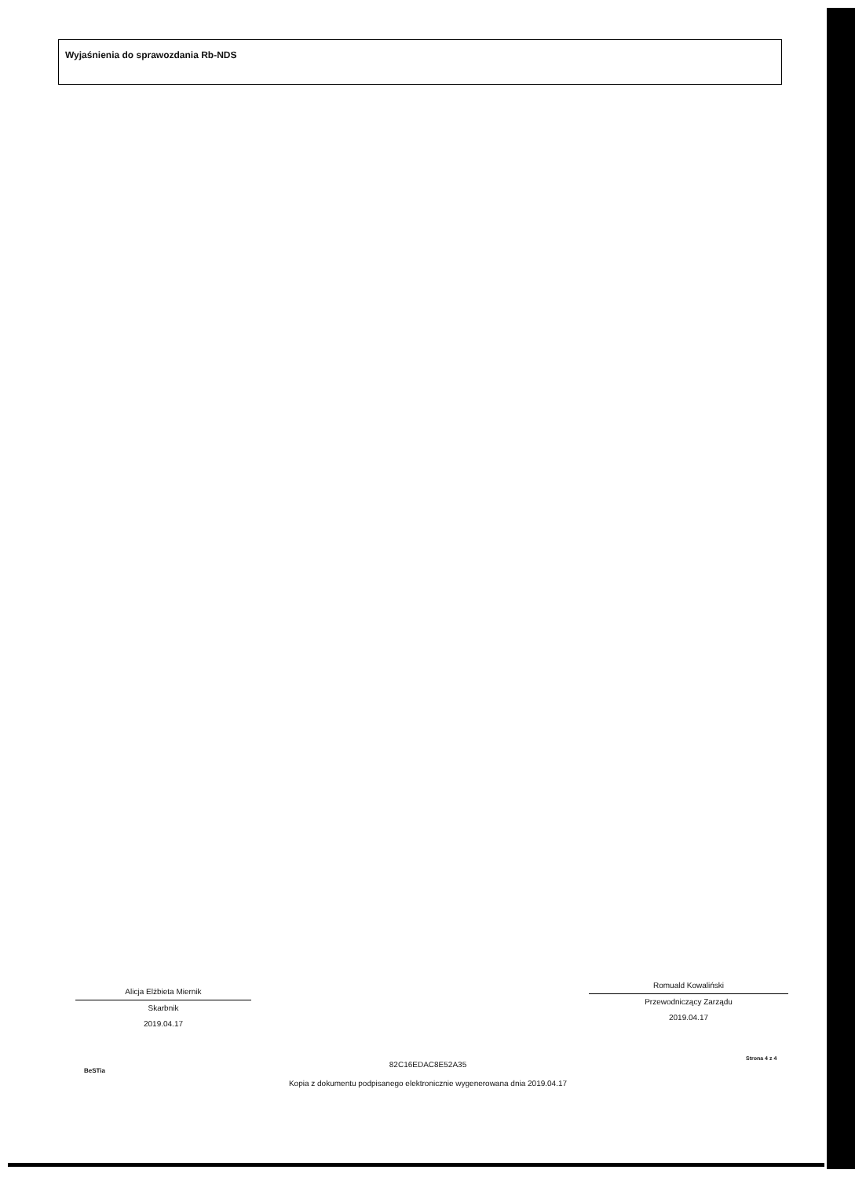Wyjaśnienia do sprawozdania Rb-NDS
Alicja Elżbieta Miernik
Skarbnik
2019.04.17
Romuald Kowaliński
Przewodniczący Zarządu
2019.04.17
BeSTia
82C16EDAC8E52A35
Kopia z dokumentu podpisanego elektronicznie wygenerowana dnia 2019.04.17
Strona 4 z 4